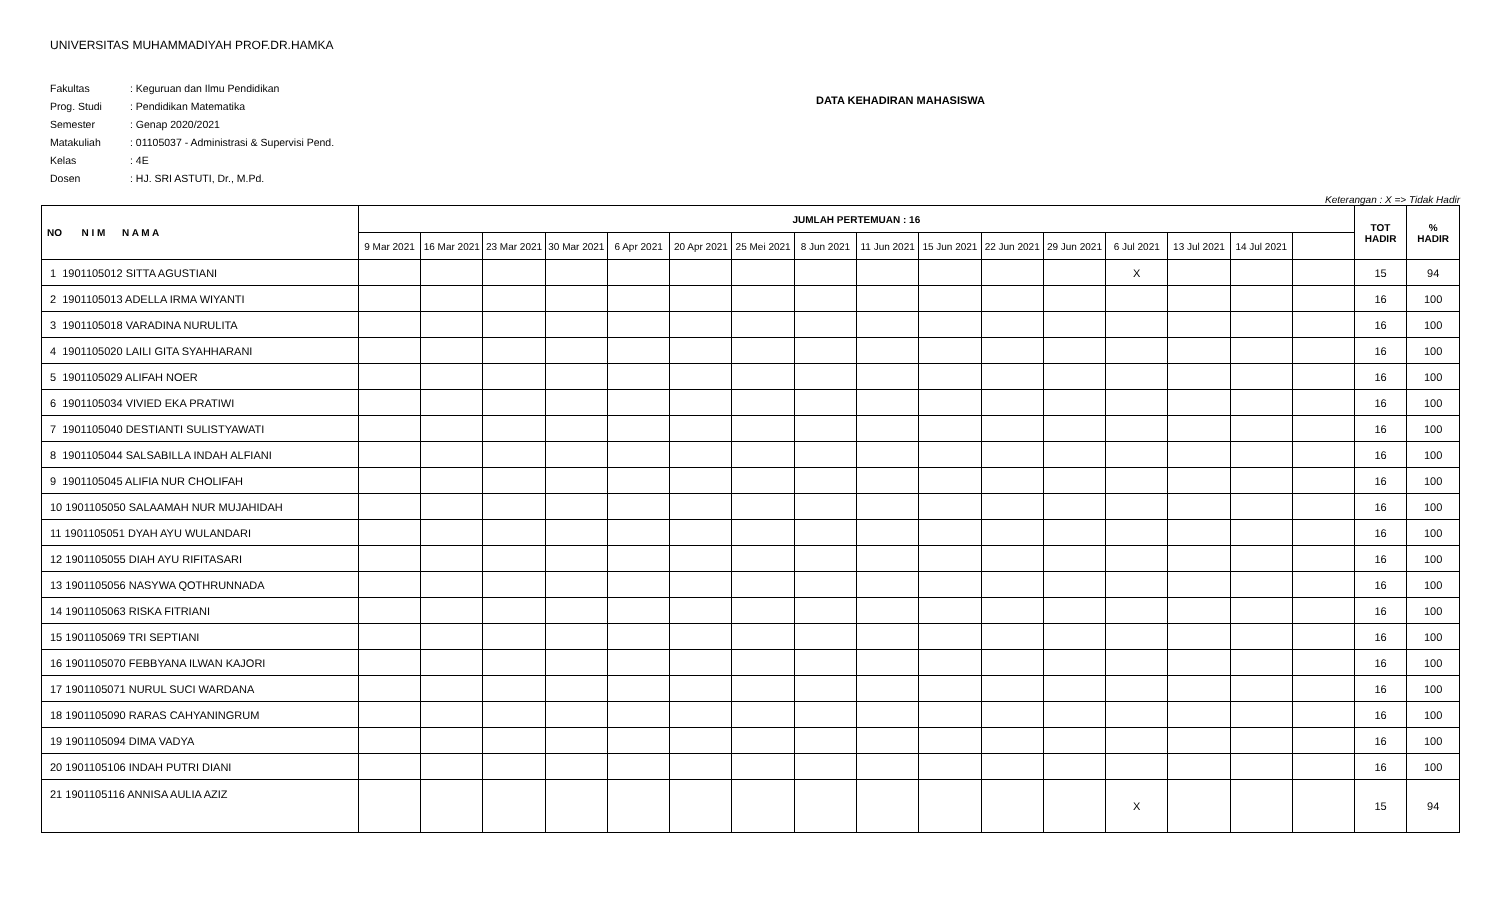UNIVERSITAS MUHAMMADIYAH PROF.DR.HAMKA
Fakultas: Keguruan dan Ilmu Pendidikan
Prog. Studi: Pendidikan Matematika
Semester: Genap 2020/2021
DATA KEHADIRAN MAHASISWA
Matakuliah: 01105037 - Administrasi & Supervisi Pend.
Kelas: 4E
Dosen: HJ. SRI ASTUTI, Dr., M.Pd.
Keterangan : X => Tidak Hadir
| NO N I M N A M A | JUMLAH PERTEMUAN : 16 | | | | | | | | | | | | | | | | TOT HADIR | % HADIR |
| --- | --- | --- | --- | --- | --- | --- | --- | --- | --- | --- | --- | --- | --- | --- | --- | --- | --- | --- |
| | 9 Mar 2021 | 16 Mar 2021 | 23 Mar 2021 | 30 Mar 2021 | 6 Apr 2021 | 20 Apr 2021 | 25 Mei 2021 | 8 Jun 2021 | 11 Jun 2021 | 15 Jun 2021 | 22 Jun 2021 | 29 Jun 2021 | 6 Jul 2021 | 13 Jul 2021 | 14 Jul 2021 | | | |
| 1 1901105012 SITTA AGUSTIANI | | | | | | | | | | | | | X | | | | 15 | 94 |
| 2 1901105013 ADELLA IRMA WIYANTI | | | | | | | | | | | | | | | | | 16 | 100 |
| 3 1901105018 VARADINA NURULITA | | | | | | | | | | | | | | | | | 16 | 100 |
| 4 1901105020 LAILI GITA SYAHHARANI | | | | | | | | | | | | | | | | | 16 | 100 |
| 5 1901105029 ALIFAH NOER | | | | | | | | | | | | | | | | | 16 | 100 |
| 6 1901105034 VIVIED EKA PRATIWI | | | | | | | | | | | | | | | | | 16 | 100 |
| 7 1901105040 DESTIANTI SULISTYAWATI | | | | | | | | | | | | | | | | | 16 | 100 |
| 8 1901105044 SALSABILLA INDAH ALFIANI | | | | | | | | | | | | | | | | | 16 | 100 |
| 9 1901105045 ALIFIA NUR CHOLIFAH | | | | | | | | | | | | | | | | | 16 | 100 |
| 10 1901105050 SALAAMAH NUR MUJAHIDAH | | | | | | | | | | | | | | | | | 16 | 100 |
| 11 1901105051 DYAH AYU WULANDARI | | | | | | | | | | | | | | | | | 16 | 100 |
| 12 1901105055 DIAH AYU RIFITASARI | | | | | | | | | | | | | | | | | 16 | 100 |
| 13 1901105056 NASYWA QOTHRUNNADA | | | | | | | | | | | | | | | | | 16 | 100 |
| 14 1901105063 RISKA FITRIANI | | | | | | | | | | | | | | | | | 16 | 100 |
| 15 1901105069 TRI SEPTIANI | | | | | | | | | | | | | | | | | 16 | 100 |
| 16 1901105070 FEBBYANA ILWAN KAJORI | | | | | | | | | | | | | | | | | 16 | 100 |
| 17 1901105071 NURUL SUCI WARDANA | | | | | | | | | | | | | | | | | 16 | 100 |
| 18 1901105090 RARAS CAHYANINGRUM | | | | | | | | | | | | | | | | | 16 | 100 |
| 19 1901105094 DIMA VADYA | | | | | | | | | | | | | | | | | 16 | 100 |
| 20 1901105106 INDAH PUTRI DIANI | | | | | | | | | | | | | | | | | 16 | 100 |
| 21 1901105116 ANNISA AULIA AZIZ | | | | | | | | | | | | | X | | | | 15 | 94 |